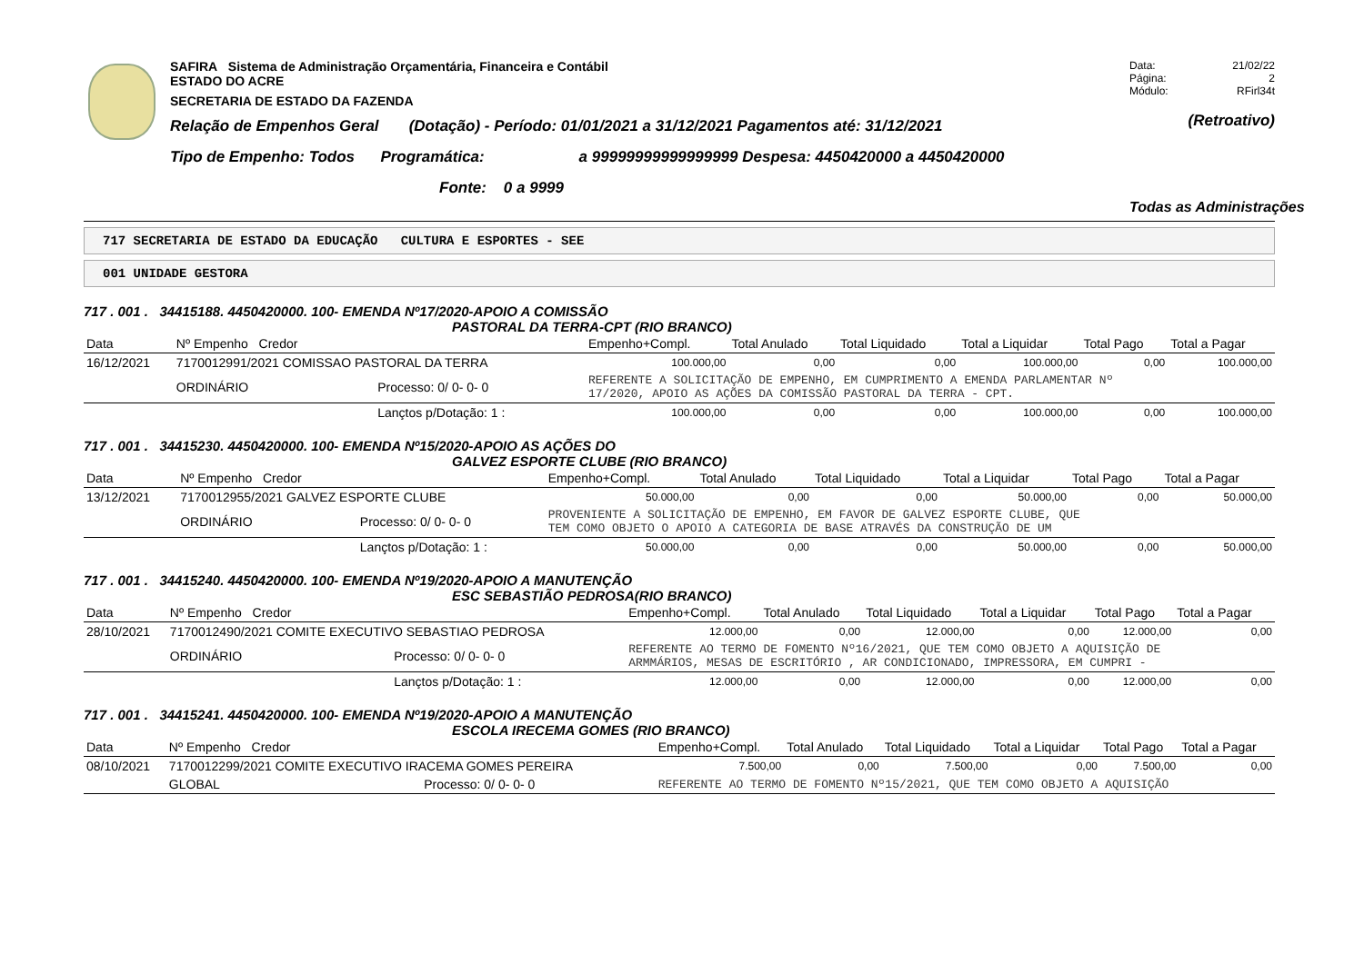SAFIRA Sistema de Administração Orçamentária, Financeira e Contábil
ESTADO DO ACRE
SECRETARIA DE ESTADO DA FAZENDA
Relação de Empenhos Geral (Dotação) - Período: 01/01/2021 a 31/12/2021 Pagamentos até: 31/12/2021
Tipo de Empenho: Todos Programática: a 99999999999999999 Despesa: 4450420000 a 4450420000
Fonte: 0 a 9999
Data: 21/02/22
Página: 2
Módulo: RFirl34t
(Retroativo)
Todas as Administrações
717 SECRETARIA DE ESTADO DA EDUCAÇÃO CULTURA E ESPORTES - SEE
001 UNIDADE GESTORA
717 . 001 . 34415188. 4450420000. 100- EMENDA Nº17/2020-APOIO A COMISSÃO
PASTORAL DA TERRA-CPT (RIO BRANCO)
| Data | Nº Empenho Credor | | Empenho+Compl. | Total Anulado | Total Liquidado | Total a Liquidar | Total Pago | Total a Pagar |
| --- | --- | --- | --- | --- | --- | --- | --- | --- |
| 16/12/2021 | 7170012991/2021 COMISSAO PASTORAL DA TERRA | | 100.000,00 | 0,00 | 0,00 | 100.000,00 | 0,00 | 100.000,00 |
| | ORDINÁRIO | Processo: 0/ 0- 0- 0 | REFERENTE A SOLICITAÇÃO DE EMPENHO, EM CUMPRIMENTO A EMENDA PARLAMENTAR Nº 17/2020, APOIO AS AÇÕES DA COMISSÃO PASTORAL DA TERRA - CPT. | | | | | |
| | | Lançtos p/Dotação: 1 : | 100.000,00 | 0,00 | 0,00 | 100.000,00 | 0,00 | 100.000,00 |
717 . 001 . 34415230. 4450420000. 100- EMENDA Nº15/2020-APOIO AS AÇÕES DO
GALVEZ ESPORTE CLUBE (RIO BRANCO)
| Data | Nº Empenho Credor | | Empenho+Compl. | Total Anulado | Total Liquidado | Total a Liquidar | Total Pago | Total a Pagar |
| --- | --- | --- | --- | --- | --- | --- | --- | --- |
| 13/12/2021 | 7170012955/2021 GALVEZ ESPORTE CLUBE | | 50.000,00 | 0,00 | 0,00 | 50.000,00 | 0,00 | 50.000,00 |
| | ORDINÁRIO | Processo: 0/ 0- 0- 0 | PROVENIENTE A SOLICITAÇÃO DE EMPENHO, EM FAVOR DE GALVEZ ESPORTE CLUBE, QUE TEM COMO OBJETO O APOIO A CATEGORIA DE BASE ATRAVÉS DA CONSTRUÇÃO DE UM | | | | | |
| | | Lançtos p/Dotação: 1 : | 50.000,00 | 0,00 | 0,00 | 50.000,00 | 0,00 | 50.000,00 |
717 . 001 . 34415240. 4450420000. 100- EMENDA Nº19/2020-APOIO A MANUTENÇÃO
ESC SEBASTIÃO PEDROSA(RIO BRANCO)
| Data | Nº Empenho Credor | | Empenho+Compl. | Total Anulado | Total Liquidado | Total a Liquidar | Total Pago | Total a Pagar |
| --- | --- | --- | --- | --- | --- | --- | --- | --- |
| 28/10/2021 | 7170012490/2021 COMITE EXECUTIVO SEBASTIAO PEDROSA | | 12.000,00 | 0,00 | 12.000,00 | 0,00 | 12.000,00 | 0,00 |
| | ORDINÁRIO | Processo: 0/ 0- 0- 0 | REFERENTE AO TERMO DE FOMENTO Nº16/2021, QUE TEM COMO OBJETO A AQUISIÇÃO DE ARMMÁRIOS, MESAS DE ESCRITÓRIO , AR CONDICIONADO, IMPRESSORA, EM CUMPRI - | | | | | |
| | | Lançtos p/Dotação: 1 : | 12.000,00 | 0,00 | 12.000,00 | 0,00 | 12.000,00 | 0,00 |
717 . 001 . 34415241. 4450420000. 100- EMENDA Nº19/2020-APOIO A MANUTENÇÃO
ESCOLA IRECEMA GOMES (RIO BRANCO)
| Data | Nº Empenho Credor | | Empenho+Compl. | Total Anulado | Total Liquidado | Total a Liquidar | Total Pago | Total a Pagar |
| --- | --- | --- | --- | --- | --- | --- | --- | --- |
| 08/10/2021 | 7170012299/2021 COMITE EXECUTIVO IRACEMA GOMES PEREIRA | | 7.500,00 | 0,00 | 7.500,00 | 0,00 | 7.500,00 | 0,00 |
| | GLOBAL | Processo: 0/ 0- 0- 0 | REFERENTE AO TERMO DE FOMENTO Nº15/2021, QUE TEM COMO OBJETO A AQUISIÇÃO | | | | | |